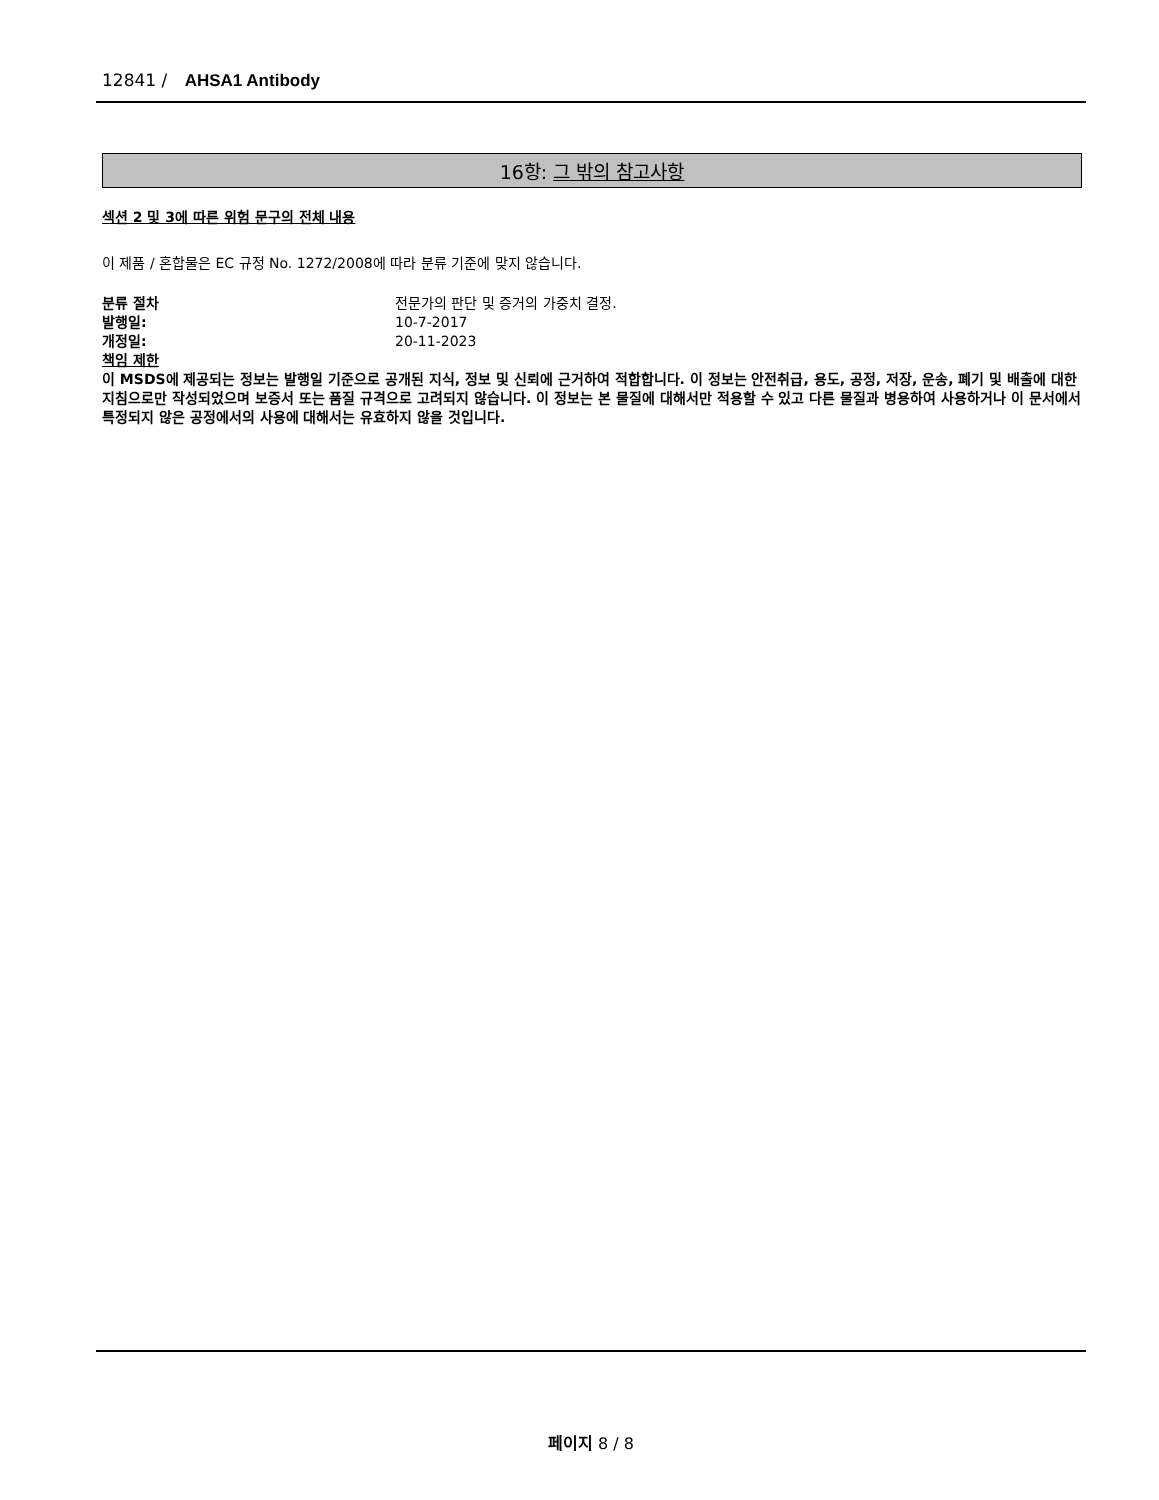12841 / AHSA1 Antibody
16항: 그 밖의 참고사항
섹션 2 및 3에 따른 위험 문구의 전체 내용
이 제품 / 혼합물은 EC 규정 No. 1272/2008에 따라 분류 기준에 맞지 않습니다.
분류 절차 전문가의 판단 및 증거의 가중치 결정.
발행일: 10-7-2017
개정일: 20-11-2023
책임 제한
이 MSDS에 제공되는 정보는 발행일 기준으로 공개된 지식, 정보 및 신뢰에 근거하여 적합합니다. 이 정보는 안전취급, 용도, 공정, 저장, 운송, 폐기 및 배출에 대한 지침으로만 작성되었으며 보증서 또는 품질 규격으로 고려되지 않습니다. 이 정보는 본 물질에 대해서만 적용할 수 있고 다른 물질과 병용하여 사용하거나 이 문서에서 특정되지 않은 공정에서의 사용에 대해서는 유효하지 않을 것입니다.
페이지 8 / 8